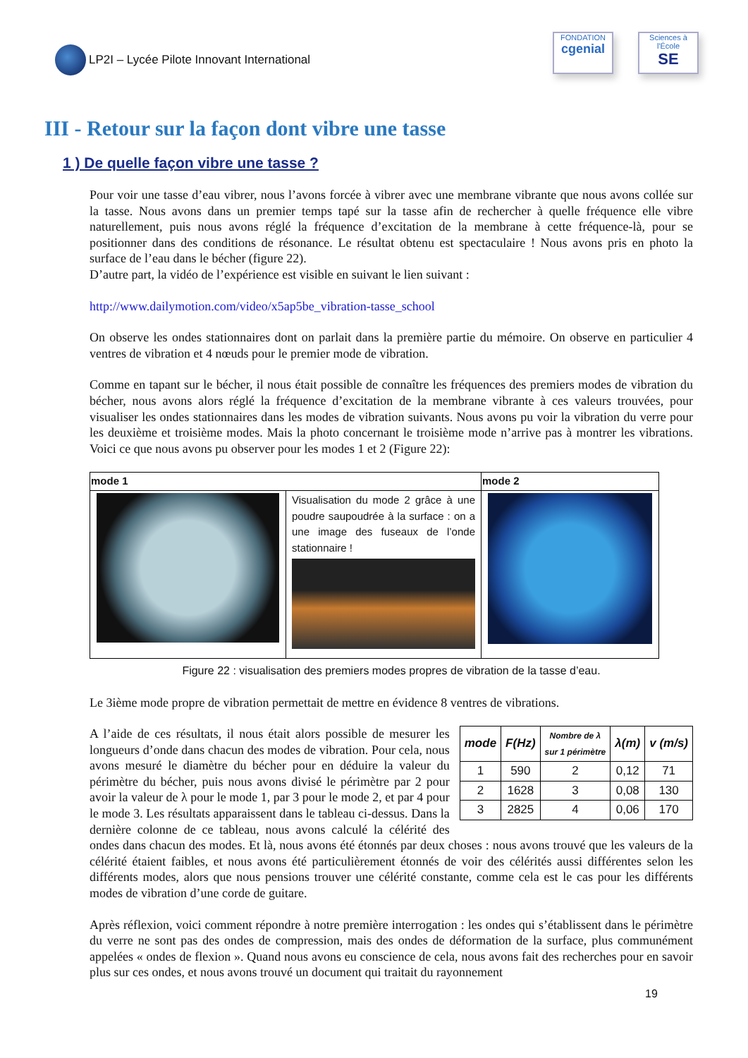LP2I – Lycée Pilote Innovant International
FONDATION
cgenial
Sciences à l'École
SE
III - Retour sur la façon dont vibre une tasse
1 ) De quelle façon vibre une tasse ?
Pour voir une tasse d’eau vibrer, nous l’avons forcée à vibrer avec une membrane vibrante que nous avons collée sur la tasse. Nous avons dans un premier temps tapé sur la tasse afin de rechercher à quelle fréquence elle vibre naturellement, puis nous avons réglé la fréquence d’excitation de la membrane à cette fréquence-là, pour se positionner dans des conditions de résonance. Le résultat obtenu est spectaculaire ! Nous avons pris en photo la surface de l’eau dans le bécher (figure 22).
D’autre part, la vidéo de l’expérience est visible en suivant le lien suivant :
http://www.dailymotion.com/video/x5ap5be_vibration-tasse_school
On observe les ondes stationnaires dont on parlait dans la première partie du mémoire. On observe en particulier 4 ventres de vibration et 4 nœuds pour le premier mode de vibration.
Comme en tapant sur le bécher, il nous était possible de connaître les fréquences des premiers modes de vibration du bécher, nous avons alors réglé la fréquence d’excitation de la membrane vibrante à ces valeurs trouvées, pour visualiser les ondes stationnaires dans les modes de vibration suivants. Nous avons pu voir la vibration du verre pour les deuxième et troisième modes. Mais la photo concernant le troisième mode n’arrive pas à montrer les vibrations. Voici ce que nous avons pu observer pour les modes 1 et 2 (Figure 22):
| mode 1 | | mode 2 |
| --- | --- | --- |
| | Visualisation du mode 2 grâce à une poudre saupoudrée à la surface : on a une image des fuseaux de l’onde stationnaire ! | |
Figure 22 : visualisation des premiers modes propres de vibration de la tasse d’eau.
Le 3ième mode propre de vibration permettait de mettre en évidence 8 ventres de vibrations.
| mode | F(Hz) | Nombre de λ sur 1 périmètre | λ(m) | v (m/s) |
| --- | --- | --- | --- | --- |
| 1 | 590 | 2 | 0,12 | 71 |
| 2 | 1628 | 3 | 0,08 | 130 |
| 3 | 2825 | 4 | 0,06 | 170 |
A l’aide de ces résultats, il nous était alors possible de mesurer les longueurs d’onde dans chacun des modes de vibration. Pour cela, nous avons mesuré le diamètre du bécher pour en déduire la valeur du périmètre du bécher, puis nous avons divisé le périmètre par 2 pour avoir la valeur de λ pour le mode 1, par 3 pour le mode 2, et par 4 pour le mode 3. Les résultats apparaissent dans le tableau ci-dessus. Dans la dernière colonne de ce tableau, nous avons calculé la célérité des ondes dans chacun des modes. Et là, nous avons été étonnés par deux choses : nous avons trouvé que les valeurs de la célérité étaient faibles, et nous avons été particulièrement étonnés de voir des célérités aussi différentes selon les différents modes, alors que nous pensions trouver une célérité constante, comme cela est le cas pour les différents modes de vibration d’une corde de guitare.
Après réflexion, voici comment répondre à notre première interrogation : les ondes qui s’établissent dans le périmètre du verre ne sont pas des ondes de compression, mais des ondes de déformation de la surface, plus communément appelées « ondes de flexion ». Quand nous avons eu conscience de cela, nous avons fait des recherches pour en savoir plus sur ces ondes, et nous avons trouvé un document qui traitait du rayonnement
19